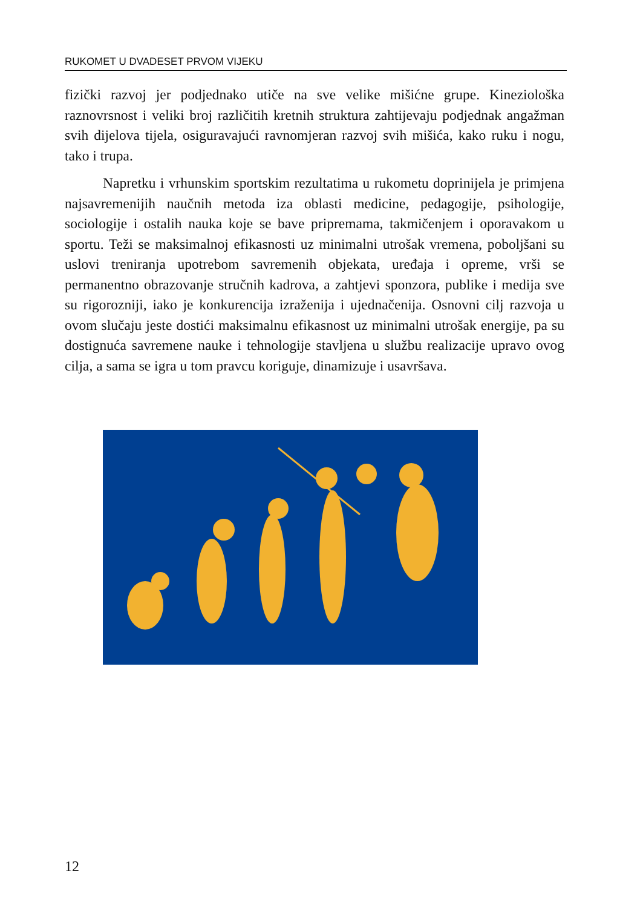RUKOMET U DVADESET PRVOM VIJEKU
fizički razvoj jer podjednako utiče na sve velike mišićne grupe. Kineziološka raznovrsnost i veliki broj različitih kretnih struktura zahtijevaju podjednak angažman svih dijelova tijela, osiguravajući ravnomjeran razvoj svih mišića, kako ruku i nogu, tako i trupa.
Napretku i vrhunskim sportskim rezultatima u rukometu doprinijela je primjena najsavremenijih naučnih metoda iza oblasti medicine, pedagogije, psihologije, sociologije i ostalih nauka koje se bave pripremama, takmičenjem i oporavakom u sportu. Teži se maksimalnoj efikasnosti uz minimalni utrošak vremena, poboljšani su uslovi treniranja upotrebom savremenih objekata, uređaja i opreme, vrši se permanentno obrazovanje stručnih kadrova, a zahtjevi sponzora, publike i medija sve su rigorozniji, iako je konkurencija izraženija i ujednačenija. Osnovni cilj razvoja u ovom slučaju jeste dostići maksimalnu efikasnost uz minimalni utrošak energije, pa su dostignuća savremene nauke i tehnologije stavljena u službu realizacije upravo ovog cilja, a sama se igra u tom pravcu koriguje, dinamizuje i usavršava.
12